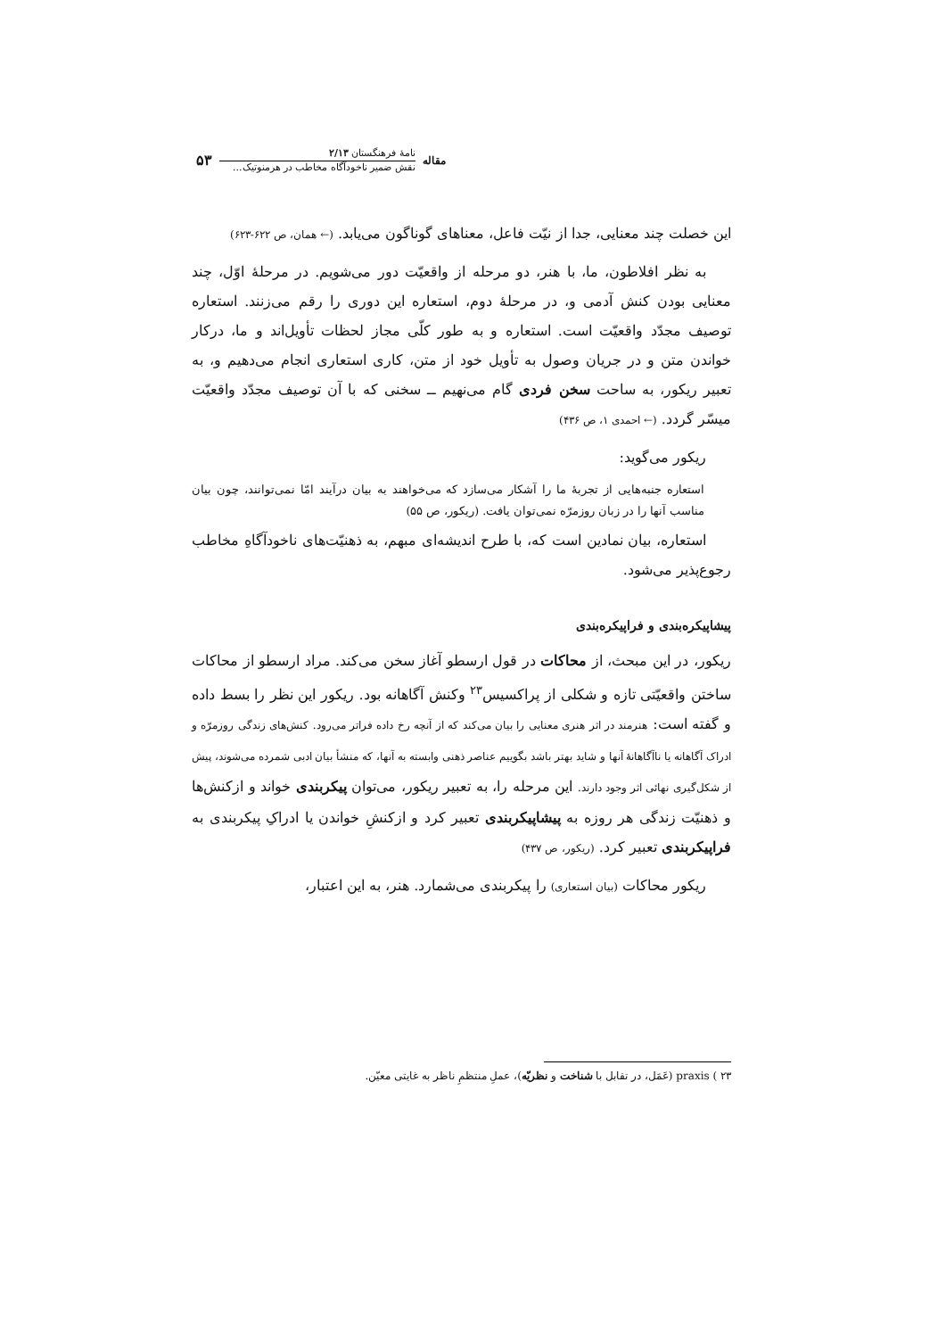مقاله
نامهٔ فرهنگستان ۲/۱۳
نقش ضمیر ناخودآگاه مخاطب در هرمنوتیک...
۵۳
این خصلت چند معنایی، جدا از نیّت فاعل، معناهای گوناگون می‌یابد. (← همان، ص ۶۲۲-۶۲۳)
به نظر افلاطون، ما، با هنر، دو مرحله از واقعیّت دور می‌شویم. در مرحلهٔ اوّل، چند معنایی بودن کنش آدمی و، در مرحلهٔ دوم، استعاره این دوری را رقم می‌زنند. استعاره توصیف مجدّد واقعیّت است. استعاره و به طور کلّی مجاز لحظات تأویل‌اند و ما، درکار خواندن متن و در جریان وصول به تأویل خود از متن، کاری استعاری انجام می‌دهیم و، به تعبیر ریکور، به ساحت سخن فردی گام می‌نهیم ــ سخنی که با آن توصیف مجدّد واقعیّت میسّر گردد. (← احمدی ۱، ص ۴۳۶)
ریکور می‌گوید:
استعاره جنبه‌هایی از تجربهٔ ما را آشکار می‌سازد که می‌خواهند به بیان درآیند امّا نمی‌توانند، چون بیان مناسب آنها را در زبان روزمرّه نمی‌توان یافت. (ریکور، ص ۵۵)
استعاره، بیان نمادین است که، با طرح اندیشه‌ای مبهم، به ذهنیّت‌های ناخودآگاهِ مخاطب رجوع‌پذیر می‌شود.
پیشاپیکره‌بندی و فراپیکره‌بندی
ریکور، در این مبحث، از محاکات در قول ارسطو آغاز سخن می‌کند. مراد ارسطو از محاکات ساختن واقعیّتی تازه و شکلی از پراکسیس<sup>۲۳</sup> وکنش آگاهانه بود. ریکور این نظر را بسط داده و گفته است: هنرمند در اثر هنری معنایی را بیان می‌کند که از آنچه رخ داده فراتر می‌رود. کنش‌های زندگی روزمرّه و ادراک آگاهانه یا ناآگاهانهٔ آنها و شاید بهتر باشد بگوییم عناصر ذهنی وابسته به آنها، که منشأ بیان ادبی شمرده می‌شوند، پیش از شکل‌گیری نهائی اثر وجود دارند. این مرحله را، به تعبیر ریکور، می‌توان پیکربندی خواند و ازکنش‌ها و ذهنیّت زندگی هر روزه به پیشاپیکربندی تعبیر کرد و ازکنشِ خواندن یا ادراکِ پیکربندی به فراپیکربندی تعبیر کرد. (ریکور، ص ۴۳۷)
ریکور محاکات (بیان استعاری) را پیکربندی می‌شمارد. هنر، به این اعتبار،
۲۳ ) praxis (عَمَل، در تقابل با شناخت و نظریّه)، عملِ منتظمِ ناظر به غایتی معیّن.